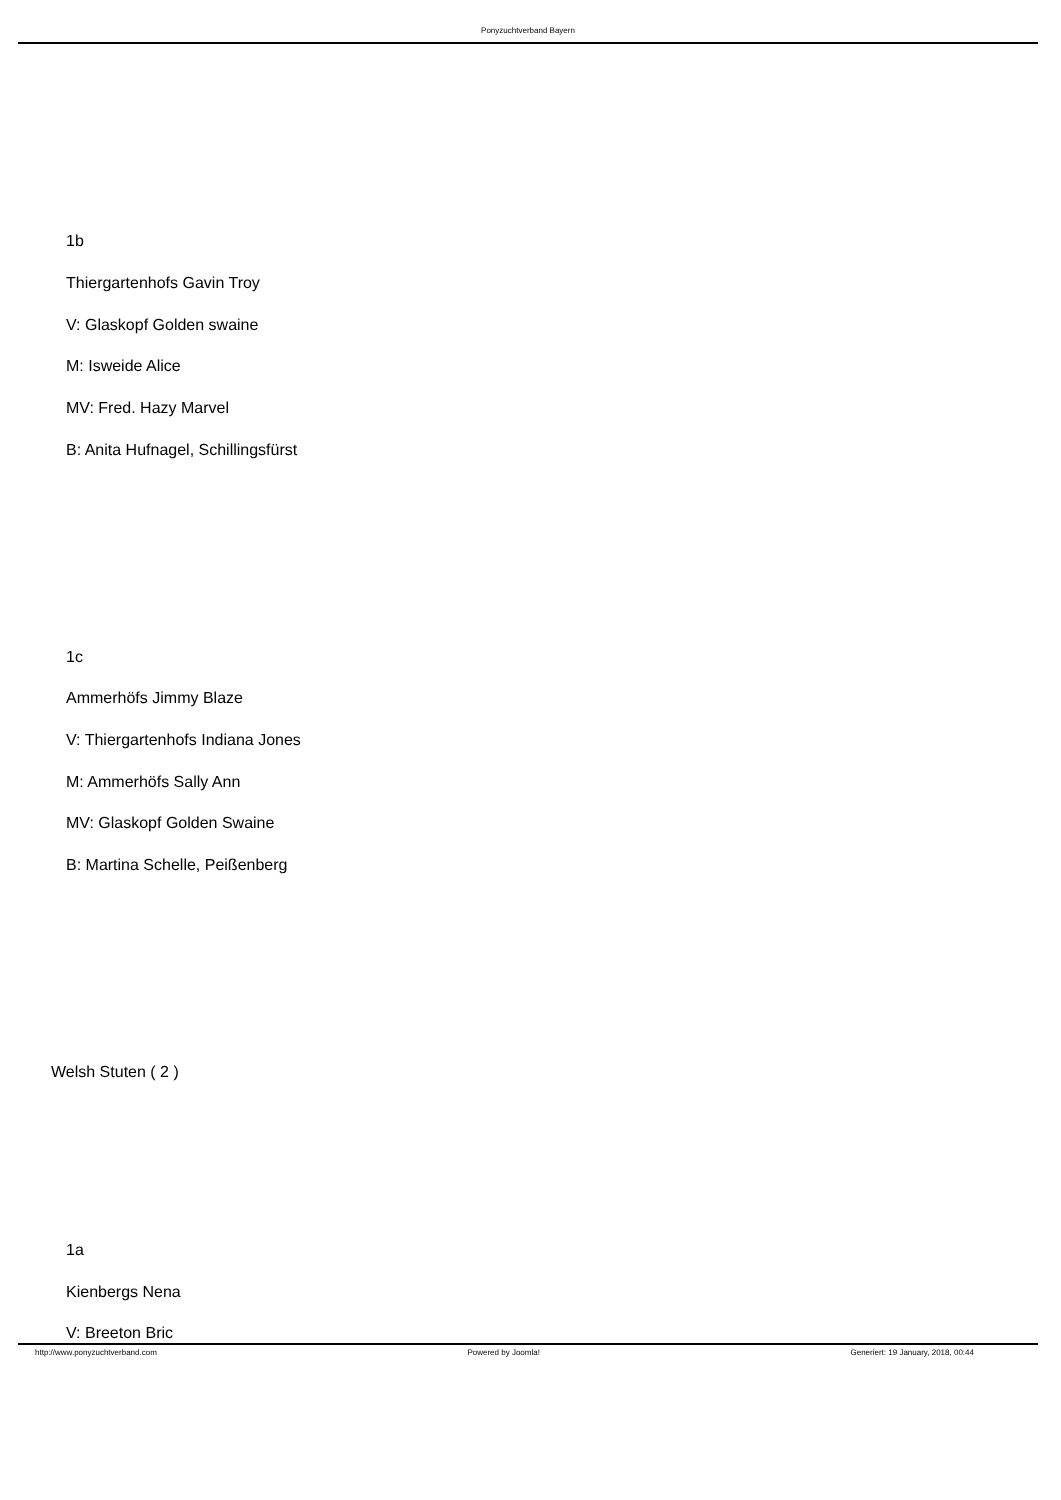Ponyzuchtverband Bayern
1b
Thiergartenhofs Gavin Troy
V: Glaskopf Golden swaine
M: Isweide Alice
MV: Fred. Hazy Marvel
B: Anita Hufnagel, Schillingsfürst
1c
Ammerhöfs Jimmy Blaze
V: Thiergartenhofs Indiana Jones
M: Ammerhöfs Sally Ann
MV: Glaskopf Golden Swaine
B: Martina Schelle, Peißenberg
Welsh Stuten ( 2 )
1a
Kienbergs Nena
V: Breeton Bric
http://www.ponyzuchtverband.com Powered by Joomla! Generiert: 19 January, 2018, 00:44